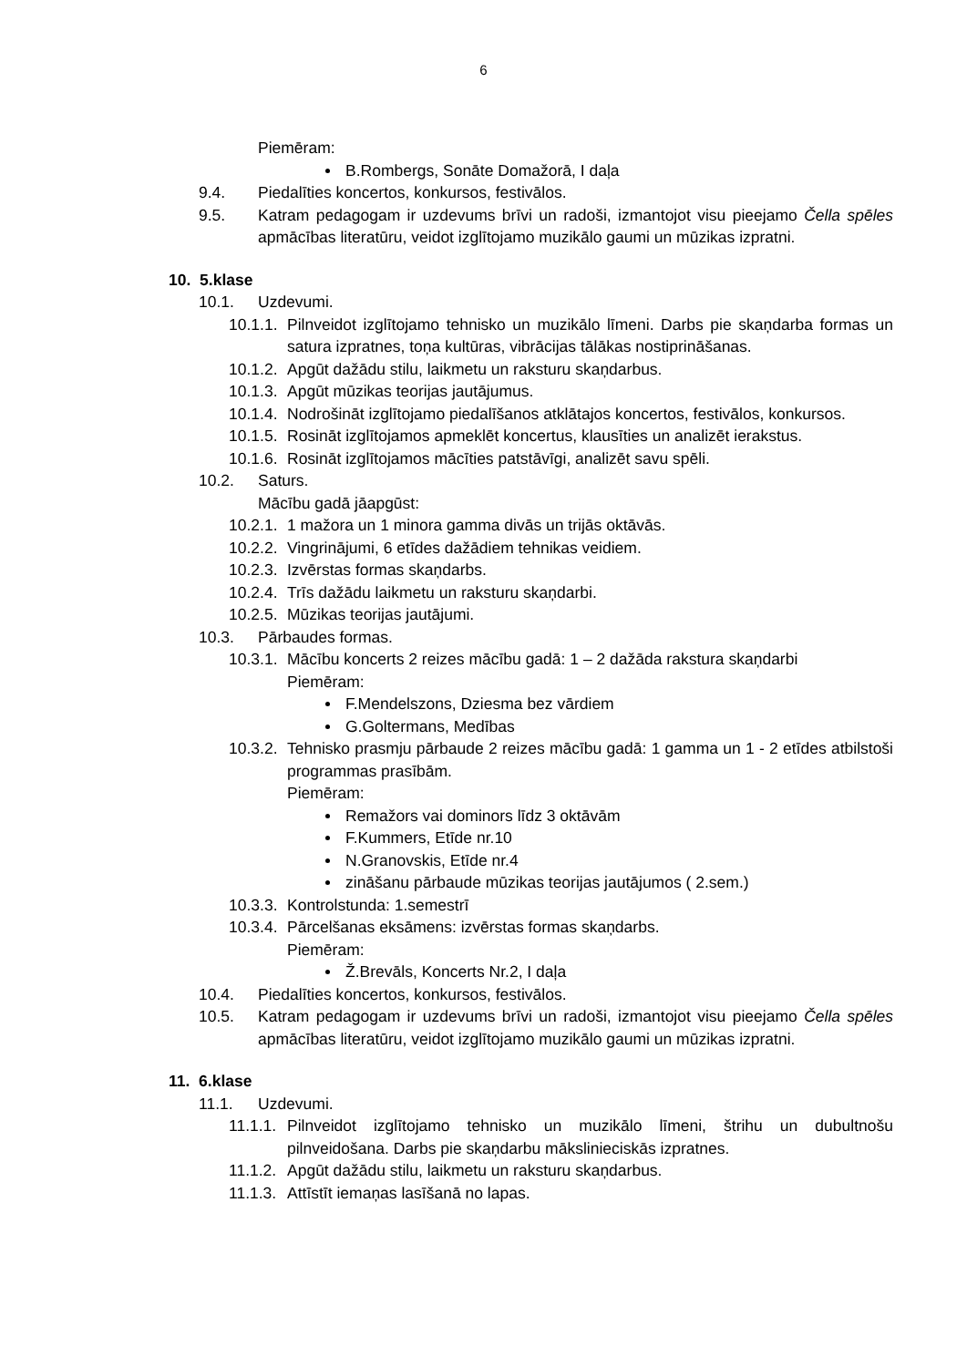6
Piemēram:
B.Rombergs, Sonāte Domažorā, I daļa
9.4. Piedalīties koncertos, konkursos, festivālos.
9.5. Katram pedagogam ir uzdevums brīvi un radoši, izmantojot visu pieejamo Čella spēles apmācības literatūru, veidot izglītojamo muzikālo gaumi un mūzikas izpratni.
10. 5.klase
10.1. Uzdevumi.
10.1.1. Pilnveidot izglītojamo tehnisko un muzikālo līmeni. Darbs pie skaņdarba formas un satura izpratnes, toņa kultūras, vibrācijas tālākas nostiprināšanas.
10.1.2. Apgūt dažādu stilu, laikmetu un raksturu skaņdarbus.
10.1.3. Apgūt mūzikas teorijas jautājumus.
10.1.4. Nodrošināt izglītojamo piedalīšanos atklātajos koncertos, festivālos, konkursos.
10.1.5. Rosināt izglītojamos apmeklēt koncertus, klausīties un analizēt ierakstus.
10.1.6. Rosināt izglītojamos mācīties patstāvīgi, analizēt savu spēli.
10.2. Saturs.
Mācību gadā jāapgūst:
10.2.1. 1 mažora un 1 minora gamma divās un trijās oktāvās.
10.2.2. Vingrinājumi, 6 etīdes dažādiem tehnikas veidiem.
10.2.3. Izvērstas formas skaņdarbs.
10.2.4. Trīs dažādu laikmetu un raksturu skaņdarbi.
10.2.5. Mūzikas teorijas jautājumi.
10.3. Pārbaudes formas.
10.3.1. Mācību koncerts 2 reizes mācību gadā: 1 – 2 dažāda rakstura skaņdarbi
Piemēram:
F.Mendelszons, Dziesma bez vārdiem
G.Goltermans, Medības
10.3.2. Tehnisko prasmju pārbaude 2 reizes mācību gadā: 1 gamma un 1 - 2 etīdes atbilstoši programmas prasībām.
Piemēram:
Remažors vai dominors līdz 3 oktāvām
F.Kummers, Etīde nr.10
N.Granovskis, Etīde nr.4
zināšanu pārbaude mūzikas teorijas jautājumos ( 2.sem.)
10.3.3. Kontrolstunda: 1.semestrī
10.3.4. Pārcelšanas eksāmens: izvērstas formas skaņdarbs.
Piemēram:
Ž.Brevāls, Koncerts Nr.2, I daļa
10.4. Piedalīties koncertos, konkursos, festivālos.
10.5. Katram pedagogam ir uzdevums brīvi un radoši, izmantojot visu pieejamo Čella spēles apmācības literatūru, veidot izglītojamo muzikālo gaumi un mūzikas izpratni.
11. 6.klase
11.1. Uzdevumi.
11.1.1. Pilnveidot izglītojamo tehnisko un muzikālo līmeni, štrihu un dubultnošu pilnveidošana. Darbs pie skaņdarbu mākslinieciskās izpratnes.
11.1.2. Apgūt dažādu stilu, laikmetu un raksturu skaņdarbus.
11.1.3. Attīstīt iemaņas lasīšanā no lapas.